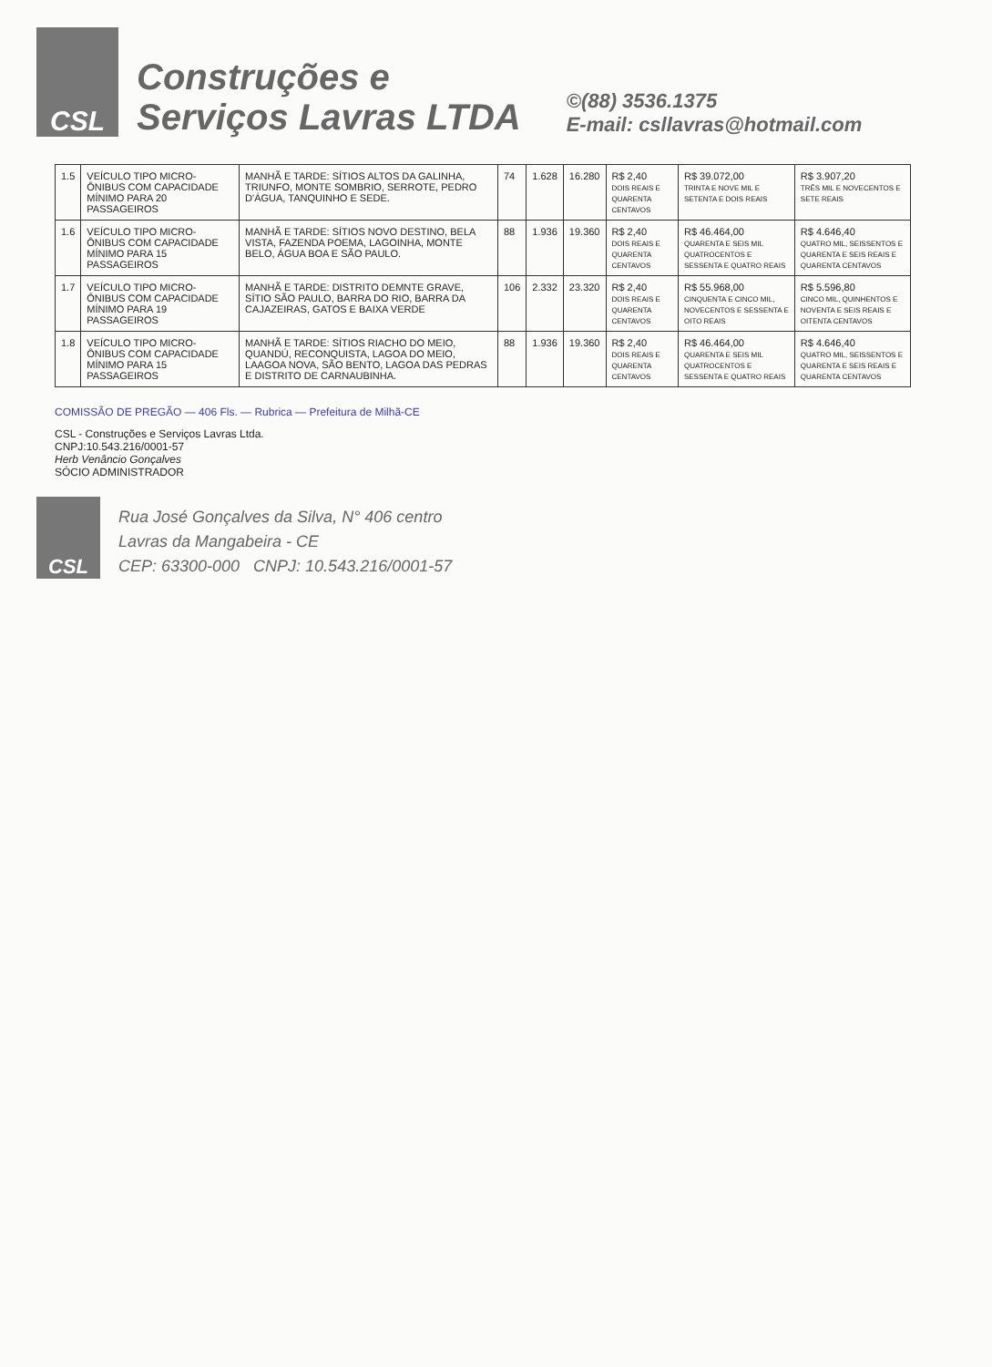CSL
Construções e
Serviços Lavras LTDA
©(88) 3536.1375
E-mail: csllavras@hotmail.com
| 1.5 | VEÍCULO TIPO MICRO-ÔNIBUS COM CAPACIDADE MÍNIMO PARA 20 PASSAGEIROS | MANHÃ E TARDE: SÍTIOS ALTOS DA GALINHA, TRIUNFO, MONTE SOMBRIO, SERROTE, PEDRO D'ÁGUA, TANQUINHO E SEDE. | 74 | 1.628 | 16.280 | R$ 2,40 DOIS REAIS E QUARENTA CENTAVOS | R$ 39.072,00 TRINTA E NOVE MIL E SETENTA E DOIS REAIS | R$ 3.907,20 TRÊS MIL E NOVECENTOS E SETE REAIS |
| 1.6 | VEÍCULO TIPO MICRO-ÔNIBUS COM CAPACIDADE MÍNIMO PARA 15 PASSAGEIROS | MANHÃ E TARDE: SÍTIOS NOVO DESTINO, BELA VISTA, FAZENDA POEMA, LAGOINHA, MONTE BELO, ÁGUA BOA E SÃO PAULO. | 88 | 1.936 | 19.360 | R$ 2,40 DOIS REAIS E QUARENTA CENTAVOS | R$ 46.464,00 QUARENTA E SEIS MIL QUATROCENTOS E SESSENTA E QUATRO REAIS | R$ 4.646,40 QUATRO MIL, SEISSENTOS E QUARENTA E SEIS REAIS E QUARENTA CENTAVOS |
| 1.7 | VEÍCULO TIPO MICRO-ÔNIBUS COM CAPACIDADE MÍNIMO PARA 19 PASSAGEIROS | MANHÃ E TARDE: DISTRITO DEMNTE GRAVE, SÍTIO SÃO PAULO, BARRA DO RIO, BARRA DA CAJAZEIRAS, GATOS E BAIXA VERDE | 106 | 2.332 | 23.320 | R$ 2,40 DOIS REAIS E QUARENTA CENTAVOS | R$ 55.968,00 CINQUENTA E CINCO MIL, NOVECENTOS E SESSENTA E OITO REAIS | R$ 5.596,80 CINCO MIL, QUINHENTOS E NOVENTA E SEIS REAIS E OITENTA CENTAVOS |
| 1.8 | VEÍCULO TIPO MICRO-ÔNIBUS COM CAPACIDADE MÍNIMO PARA 15 PASSAGEIROS | MANHÃ E TARDE: SÍTIOS RIACHO DO MEIO, QUANDÚ, RECONQUISTA, LAGOA DO MEIO, LAAGOA NOVA, SÃO BENTO, LAGOA DAS PEDRAS E DISTRITO DE CARNAUBINHA. | 88 | 1.936 | 19.360 | R$ 2,40 DOIS REAIS E QUARENTA CENTAVOS | R$ 46.464,00 QUARENTA E SEIS MIL QUATROCENTOS E SESSENTA E QUATRO REAIS | R$ 4.646,40 QUATRO MIL, SEISSENTOS E QUARENTA E SEIS REAIS E QUARENTA CENTAVOS |
COMISSÃO DE PREGÃO — 406 Fls. — Rubrica — Prefeitura de Milhã-CE
CSL - Construções e Serviços Lavras Ltda.
CNPJ:10.543.216/0001-57
Herb Venâncio Gonçalves
SÓCIO ADMINISTRADOR
CSL
Rua José Gonçalves da Silva, N° 406 centro
Lavras da Mangabeira - CE
CEP: 63300-000 CNPJ: 10.543.216/0001-57